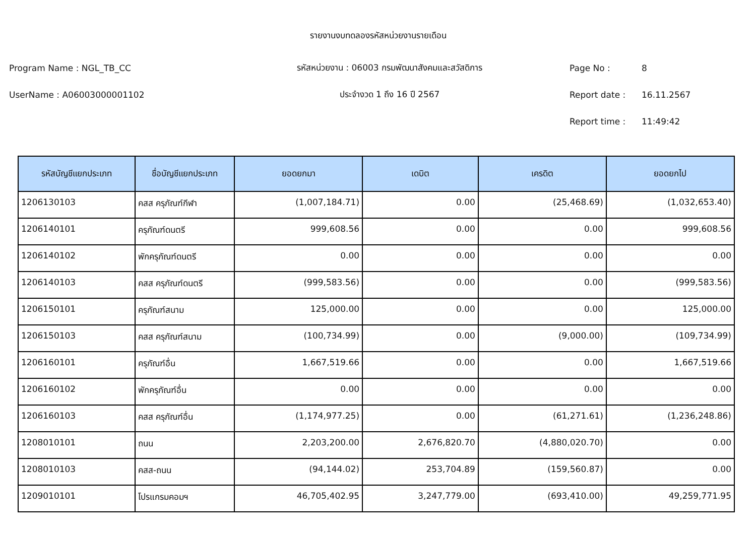รายงานงบทดลองรหัสหน่วยงานรายเดือน
Program Name : NGL_TB_CC รหัสหน่วยงาน : 06003 กรมพัฒนาสังคมและสวัสดิการ Page No : 8
UserName : A06003000001102 ประจำงวด 1 ถึง 16 ปี 2567 Report date : 16.11.2567
Report time : 11:49:42
| รหัสบัญชีแยกประเภท | ชื่อบัญชีแยกประเภท | ยอดยกมา | เดบิต | เครดิต | ยอดยกไป |
| --- | --- | --- | --- | --- | --- |
| 1206130103 | คสส ครุภัณฑ์กีฬา | (1,007,184.71) | 0.00 | (25,468.69) | (1,032,653.40) |
| 1206140101 | ครุภัณฑ์ดนตรี | 999,608.56 | 0.00 | 0.00 | 999,608.56 |
| 1206140102 | พักครุภัณฑ์ดนตรี | 0.00 | 0.00 | 0.00 | 0.00 |
| 1206140103 | คสส ครุภัณฑ์ดนตรี | (999,583.56) | 0.00 | 0.00 | (999,583.56) |
| 1206150101 | ครุภัณฑ์สนาม | 125,000.00 | 0.00 | 0.00 | 125,000.00 |
| 1206150103 | คสส ครุภัณฑ์สนาม | (100,734.99) | 0.00 | (9,000.00) | (109,734.99) |
| 1206160101 | ครุภัณฑ์อื่น | 1,667,519.66 | 0.00 | 0.00 | 1,667,519.66 |
| 1206160102 | พักครุภัณฑ์อื่น | 0.00 | 0.00 | 0.00 | 0.00 |
| 1206160103 | คสส ครุภัณฑ์อื่น | (1,174,977.25) | 0.00 | (61,271.61) | (1,236,248.86) |
| 1208010101 | ถนน | 2,203,200.00 | 2,676,820.70 | (4,880,020.70) | 0.00 |
| 1208010103 | คสส-ถนน | (94,144.02) | 253,704.89 | (159,560.87) | 0.00 |
| 1209010101 | โปรแกรมคอมฯ | 46,705,402.95 | 3,247,779.00 | (693,410.00) | 49,259,771.95 |